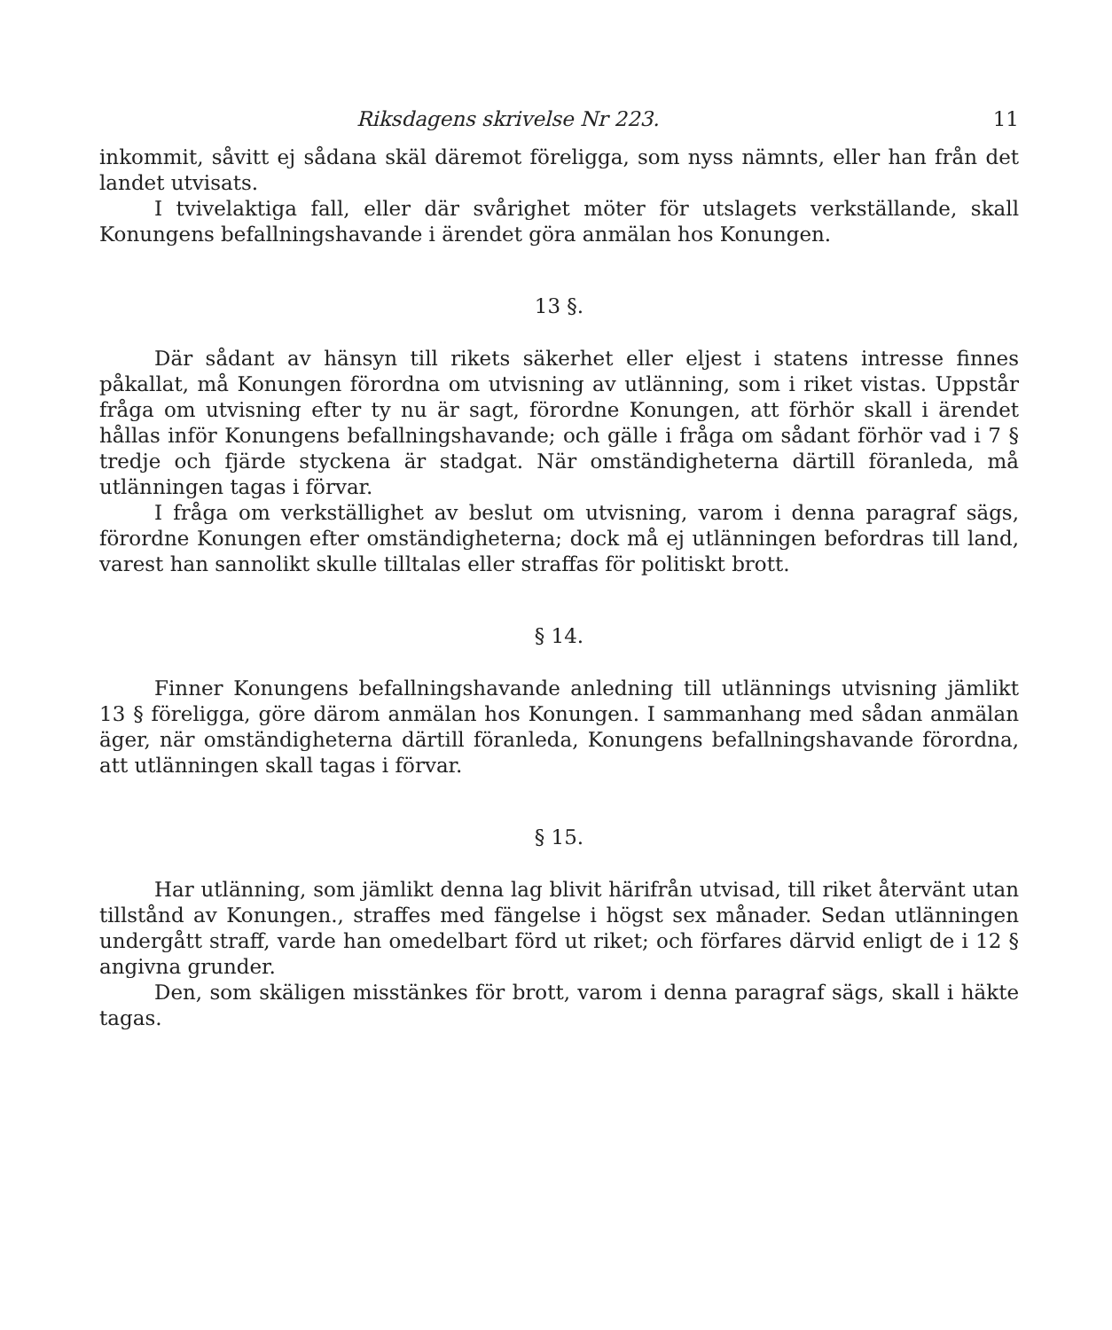Riksdagens skrivelse Nr 223. 11
inkommit, såvitt ej sådana skäl däremot föreligga, som nyss nämnts, eller han från det landet utvisats.
I tvivelaktiga fall, eller där svårighet möter för utslagets verkställande, skall Konungens befallningshavande i ärendet göra anmälan hos Konungen.
13 §.
Där sådant av hänsyn till rikets säkerhet eller eljest i statens intresse finnes påkallat, må Konungen förordna om utvisning av utlänning, som i riket vistas. Uppstår fråga om utvisning efter ty nu är sagt, förordne Konungen, att förhör skall i ärendet hållas inför Konungens befallningshavande; och gälle i fråga om sådant förhör vad i 7 § tredje och fjärde styckena är stadgat. När omständigheterna därtill föranleda, må utlänningen tagas i förvar.
I fråga om verkställighet av beslut om utvisning, varom i denna paragraf sägs, förordne Konungen efter omständigheterna; dock må ej utlänningen befordras till land, varest han sannolikt skulle tilltalas eller straffas för politiskt brott.
§ 14.
Finner Konungens befallningshavande anledning till utlännings utvisning jämlikt 13 § föreligga, göre därom anmälan hos Konungen. I sammanhang med sådan anmälan äger, när omständigheterna därtill föranleda, Konungens befallningshavande förordna, att utlänningen skall tagas i förvar.
§ 15.
Har utlänning, som jämlikt denna lag blivit härifrån utvisad, till riket återvänt utan tillstånd av Konungen., straffes med fängelse i högst sex månader. Sedan utlänningen undergått straff, varde han omedelbart förd ut riket; och förfares därvid enligt de i 12 § angivna grunder.
Den, som skäligen misstänkes för brott, varom i denna paragraf sägs, skall i häkte tagas.